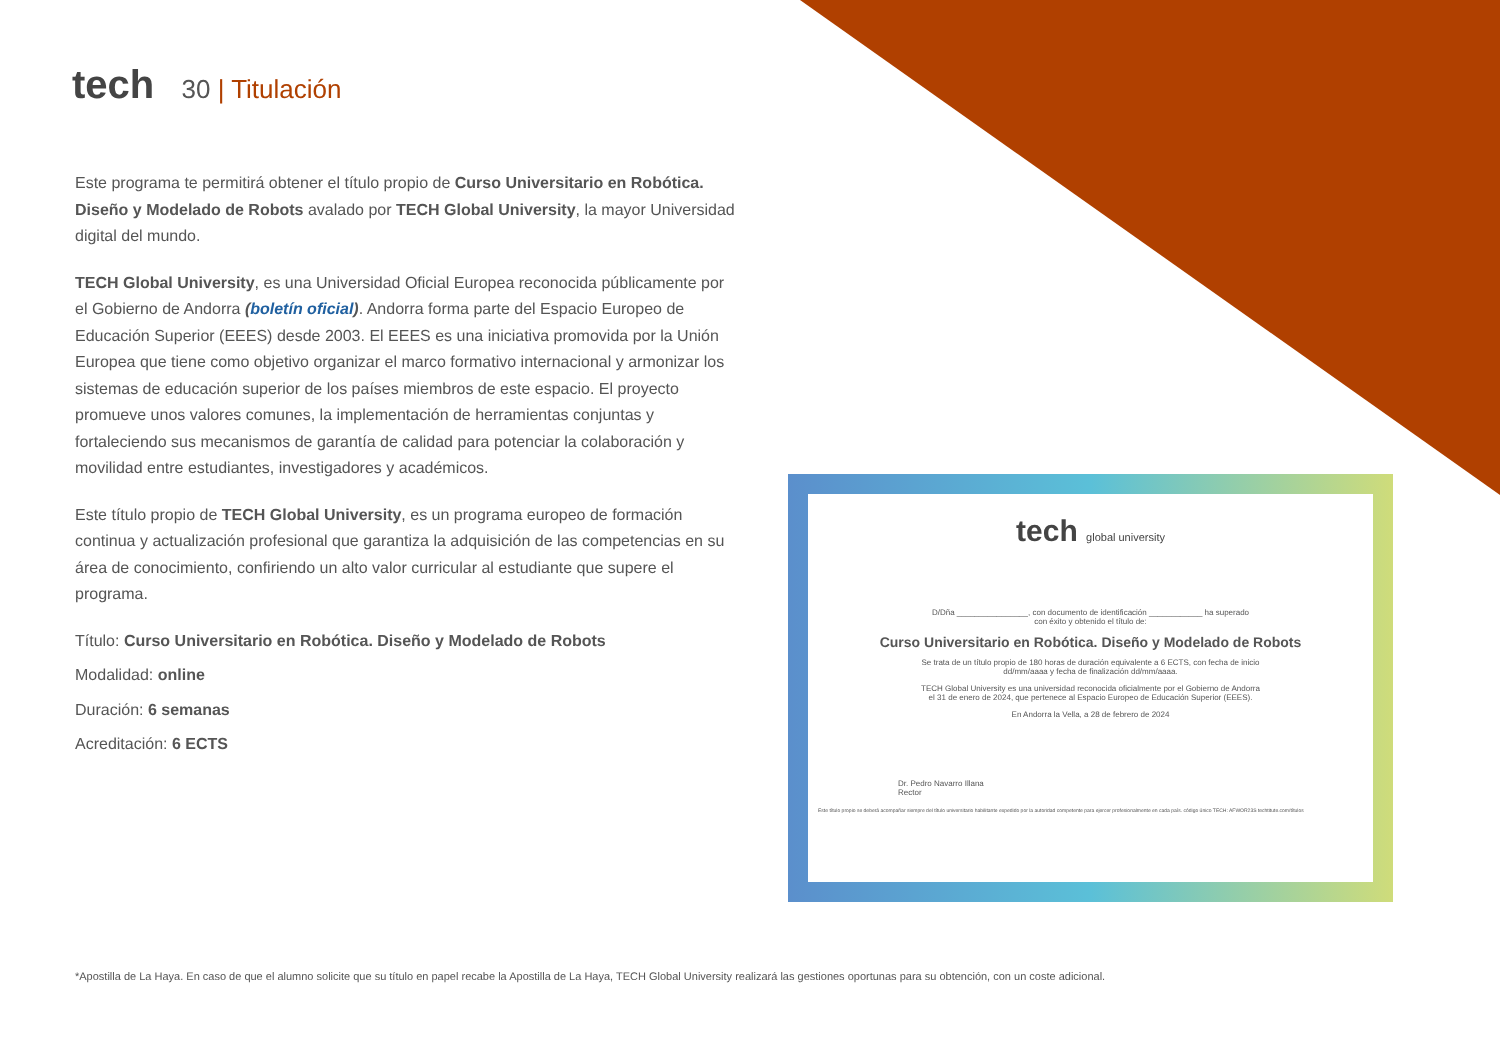tech 30 | Titulación
Este programa te permitirá obtener el título propio de Curso Universitario en Robótica. Diseño y Modelado de Robots avalado por TECH Global University, la mayor Universidad digital del mundo.
TECH Global University, es una Universidad Oficial Europea reconocida públicamente por el Gobierno de Andorra (boletín oficial). Andorra forma parte del Espacio Europeo de Educación Superior (EEES) desde 2003. El EEES es una iniciativa promovida por la Unión Europea que tiene como objetivo organizar el marco formativo internacional y armonizar los sistemas de educación superior de los países miembros de este espacio. El proyecto promueve unos valores comunes, la implementación de herramientas conjuntas y fortaleciendo sus mecanismos de garantía de calidad para potenciar la colaboración y movilidad entre estudiantes, investigadores y académicos.
Este título propio de TECH Global University, es un programa europeo de formación continua y actualización profesional que garantiza la adquisición de las competencias en su área de conocimiento, confiriendo un alto valor curricular al estudiante que supere el programa.
Título: Curso Universitario en Robótica. Diseño y Modelado de Robots
Modalidad: online
Duración: 6 semanas
Acreditación: 6 ECTS
tech global university
D/Dña ________________, con documento de identificación ____________ ha superado
con éxito y obtenido el título de:
Curso Universitario en Robótica. Diseño y Modelado de Robots
Se trata de un título propio de 180 horas de duración equivalente a 6 ECTS, con fecha de inicio
dd/mm/aaaa y fecha de finalización dd/mm/aaaa.
TECH Global University es una universidad reconocida oficialmente por el Gobierno de Andorra
el 31 de enero de 2024, que pertenece al Espacio Europeo de Educación Superior (EEES).
En Andorra la Vella, a 28 de febrero de 2024
Dr. Pedro Navarro Illana
Rector
Este título propio se deberá acompañar siempre del título universitario habilitante expedido por la autoridad competente para ejercer profesionalmente en cada país. código único TECH: AFWOR23S techtitute.com/títulos
*Apostilla de La Haya. En caso de que el alumno solicite que su título en papel recabe la Apostilla de La Haya, TECH Global University realizará las gestiones oportunas para su obtención, con un coste adicional.